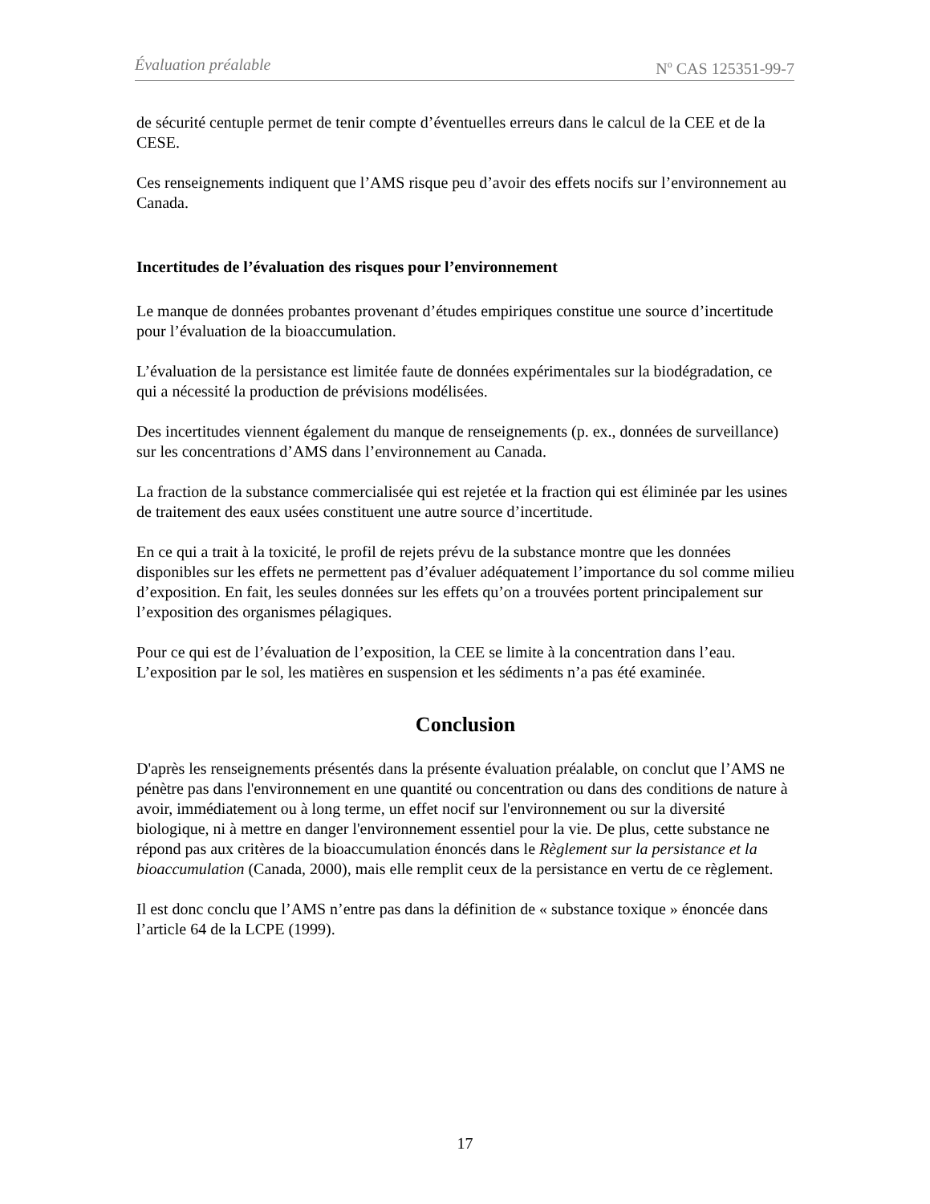Évaluation préalable N<sup>o</sup> CAS 125351-99-7
de sécurité centuple permet de tenir compte d’éventuelles erreurs dans le calcul de la CEE et de la CESE.
Ces renseignements indiquent que l’AMS risque peu d’avoir des effets nocifs sur l’environnement au Canada.
Incertitudes de l’évaluation des risques pour l’environnement
Le manque de données probantes provenant d’études empiriques constitue une source d’incertitude pour l’évaluation de la bioaccumulation.
L’évaluation de la persistance est limitée faute de données expérimentales sur la biodégradation, ce qui a nécessité la production de prévisions modélisées.
Des incertitudes viennent également du manque de renseignements (p. ex., données de surveillance) sur les concentrations d’AMS dans l’environnement au Canada.
La fraction de la substance commercialisée qui est rejetée et la fraction qui est éliminée par les usines de traitement des eaux usées constituent une autre source d’incertitude.
En ce qui a trait à la toxicité, le profil de rejets prévu de la substance montre que les données disponibles sur les effets ne permettent pas d’évaluer adéquatement l’importance du sol comme milieu d’exposition. En fait, les seules données sur les effets qu’on a trouvées portent principalement sur l’exposition des organismes pélagiques.
Pour ce qui est de l’évaluation de l’exposition, la CEE se limite à la concentration dans l’eau. L’exposition par le sol, les matières en suspension et les sédiments n’a pas été examinée.
Conclusion
D'après les renseignements présentés dans la présente évaluation préalable, on conclut que l’AMS ne pénètre pas dans l'environnement en une quantité ou concentration ou dans des conditions de nature à avoir, immédiatement ou à long terme, un effet nocif sur l'environnement ou sur la diversité biologique, ni à mettre en danger l'environnement essentiel pour la vie. De plus, cette substance ne répond pas aux critères de la bioaccumulation énoncés dans le Règlement sur la persistance et la bioaccumulation (Canada, 2000), mais elle remplit ceux de la persistance en vertu de ce règlement.
Il est donc conclu que l’AMS n’entre pas dans la définition de « substance toxique » énoncée dans l’article 64 de la LCPE (1999).
17